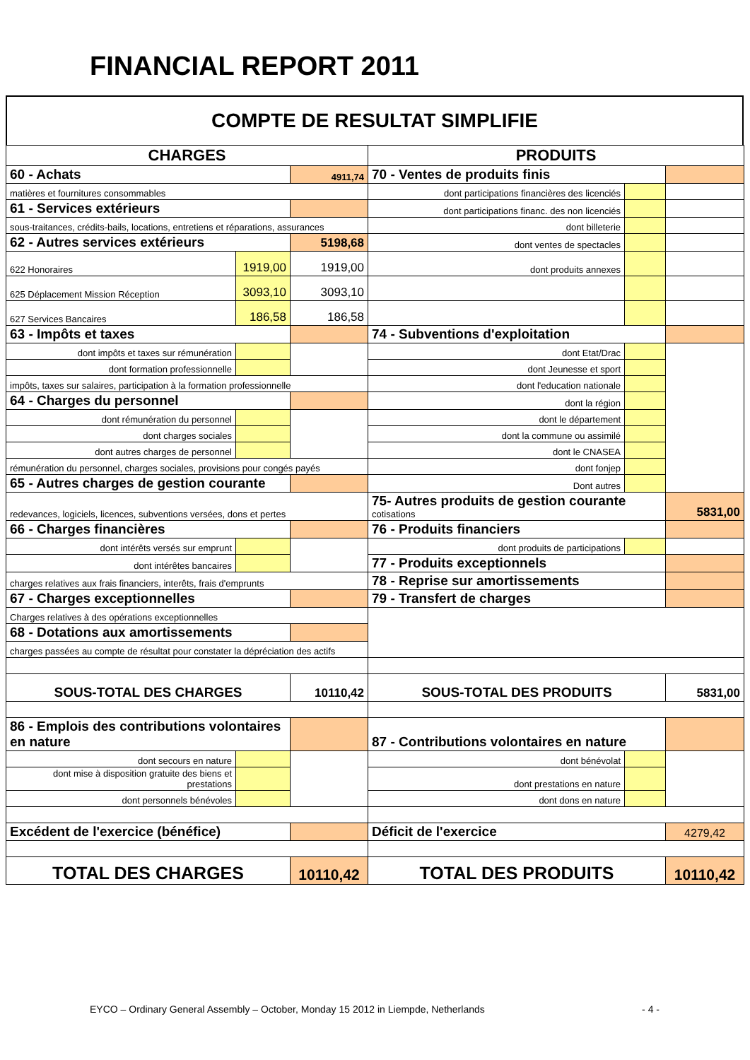FINANCIAL REPORT 2011
COMPTE DE RESULTAT SIMPLIFIE
| CHARGES | | | PRODUITS | | |
| 60 - Achats | | 4911,74 | 70 - Ventes de produits finis | | |
| matières et fournitures consommables | | | dont participations financières des licenciés | | |
| 61 - Services extérieurs | | | dont participations financ. des non licenciés | | |
| sous-traitances, crédits-bails, locations, entretiens et réparations, assurances | | | dont billeterie | | |
| 62 - Autres services extérieurs | | 5198,68 | dont ventes de spectacles | | |
| 622 Honoraires | 1919,00 | 1919,00 | dont produits annexes | | |
| 625 Déplacement Mission Réception | 3093,10 | 3093,10 | | | |
| 627 Services Bancaires | 186,58 | 186,58 | | | |
| 63 - Impôts et taxes | | | 74 - Subventions d'exploitation | | |
| dont impôts et taxes sur rémunération | | | dont Etat/Drac | | |
| dont formation professionnelle | | | dont Jeunesse et sport | | |
| impôts, taxes sur salaires, participation à la formation professionnelle | | | dont l'education nationale | | |
| 64 - Charges du personnel | | | dont la région | | |
| dont rémunération du personnel | | | dont le département | | |
| dont charges sociales | | | dont la commune ou assimilé | | |
| dont autres charges de personnel | | | dont le CNASEA | | |
| rémunération du personnel, charges sociales, provisions pour congés payés | | | dont fonjep | | |
| 65 - Autres charges de gestion courante | | | Dont autres | | |
| redevances, logiciels, licences, subventions versées, dons et pertes | | | 75- Autres produits de gestion courante cotisations | | 5831,00 |
| 66 - Charges financières | | | 76 - Produits financiers | | |
| dont intérêts versés sur emprunt | | | dont produits de participations | | |
| dont intérêtes bancaires | | | 77 - Produits exceptionnels | | |
| charges relatives aux frais financiers, interêts, frais d'emprunts | | | 78 - Reprise sur amortissements | | |
| 67 - Charges exceptionnelles | | | 79 - Transfert de charges | | |
| Charges relatives à des opérations exceptionnelles | | | | | |
| 68 - Dotations aux amortissements | | | | | |
| charges passées au compte de résultat pour constater la dépréciation des actifs | | | | | |
| SOUS-TOTAL DES CHARGES | | 10110,42 | SOUS-TOTAL DES PRODUITS | | 5831,00 |
| 86 - Emplois des contributions volontaires en nature | | | 87 - Contributions volontaires en nature | | |
| dont secours en nature | | | dont bénévolat | | |
| dont mise à disposition gratuite des biens et prestations | | | dont prestations en nature | | |
| dont personnels bénévoles | | | dont dons en nature | | |
| Excédent de l'exercice (bénéfice) | | | Déficit de l'exercice | | 4279,42 |
| TOTAL DES CHARGES | | 10110,42 | TOTAL DES PRODUITS | | 10110,42 |
EYCO – Ordinary General Assembly – October, Monday 15 2012 in Liempde, Netherlands - 4 -